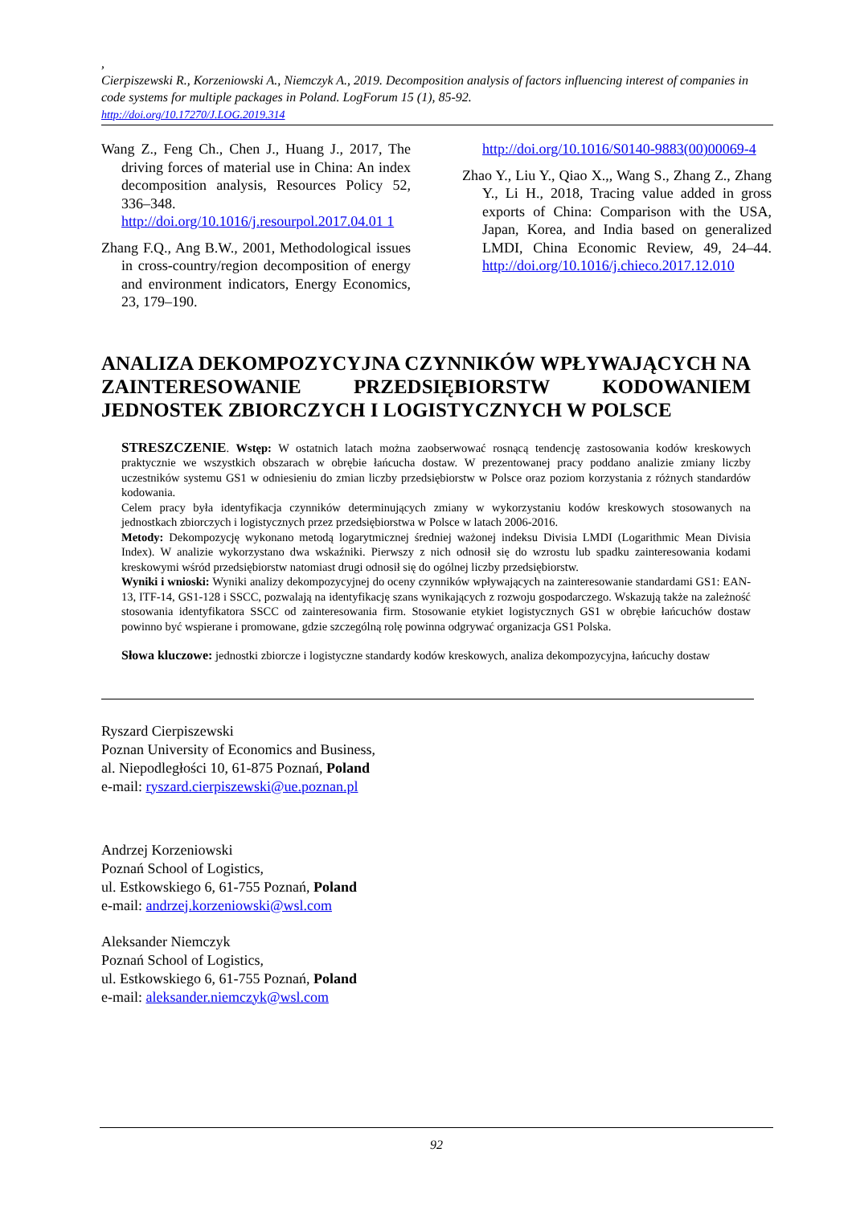,
Cierpiszewski R., Korzeniowski A., Niemczyk A., 2019. Decomposition analysis of factors influencing interest of companies in code systems for multiple packages in Poland. LogForum 15 (1), 85-92.
http://doi.org/10.17270/J.LOG.2019.314
Wang Z., Feng Ch., Chen J., Huang J., 2017, The driving forces of material use in China: An index decomposition analysis, Resources Policy 52, 336–348. http://doi.org/10.1016/j.resourpol.2017.04.01 1
Zhang F.Q., Ang B.W., 2001, Methodological issues in cross-country/region decomposition of energy and environment indicators, Energy Economics, 23, 179–190.
http://doi.org/10.1016/S0140-9883(00)00069-4
Zhao Y., Liu Y., Qiao X.,, Wang S., Zhang Z., Zhang Y., Li H., 2018, Tracing value added in gross exports of China: Comparison with the USA, Japan, Korea, and India based on generalized LMDI, China Economic Review, 49, 24–44. http://doi.org/10.1016/j.chieco.2017.12.010
ANALIZA DEKOMPOZYCYJNA CZYNNIKÓW WPŁYWAJĄCYCH NA ZAINTERESOWANIE PRZEDSIĘBIORSTW KODOWANIEM
JEDNOSTEK ZBIORCZYCH I LOGISTYCZNYCH W POLSCE
STRESZCZENIE. Wstęp: W ostatnich latach można zaobserwować rosnącą tendencję zastosowania kodów kreskowych praktycznie we wszystkich obszarach w obrębie łańcucha dostaw. W prezentowanej pracy poddano analizie zmiany liczby uczestników systemu GS1 w odniesieniu do zmian liczby przedsiębiorstw w Polsce oraz poziom korzystania z różnych standardów kodowania.
Celem pracy była identyfikacja czynników determinujących zmiany w wykorzystaniu kodów kreskowych stosowanych na jednostkach zbiorczych i logistycznych przez przedsiębiorstwa w Polsce w latach 2006-2016.
Metody: Dekompozycję wykonano metodą logarytmicznej średniej ważonej indeksu Divisia LMDI (Logarithmic Mean Divisia Index). W analizie wykorzystano dwa wskaźniki. Pierwszy z nich odnosił się do wzrostu lub spadku zainteresowania kodami kreskowymi wśród przedsiębiorstw natomiast drugi odnosił się do ogólnej liczby przedsiębiorstw.
Wyniki i wnioski: Wyniki analizy dekompozycyjnej do oceny czynników wpływających na zainteresowanie standardami GS1: EAN-13, ITF-14, GS1-128 i SSCC, pozwalają na identyfikację szans wynikających z rozwoju gospodarczego. Wskazują także na zależność stosowania identyfikatora SSCC od zainteresowania firm. Stosowanie etykiet logistycznych GS1 w obrębie łańcuchów dostaw powinno być wspierane i promowane, gdzie szczególną rolę powinna odgrywać organizacja GS1 Polska.
Słowa kluczowe: jednostki zbiorcze i logistyczne standardy kodów kreskowych, analiza dekompozycyjna, łańcuchy dostaw
Ryszard Cierpiszewski
Poznan University of Economics and Business,
al. Niepodległości 10, 61-875 Poznań, Poland
e-mail: ryszard.cierpiszewski@ue.poznan.pl
Andrzej Korzeniowski
Poznań School of Logistics,
ul. Estkowskiego 6, 61-755 Poznań, Poland
e-mail: andrzej.korzeniowski@wsl.com
Aleksander Niemczyk
Poznań School of Logistics,
ul. Estkowskiego 6, 61-755 Poznań, Poland
e-mail: aleksander.niemczyk@wsl.com
92